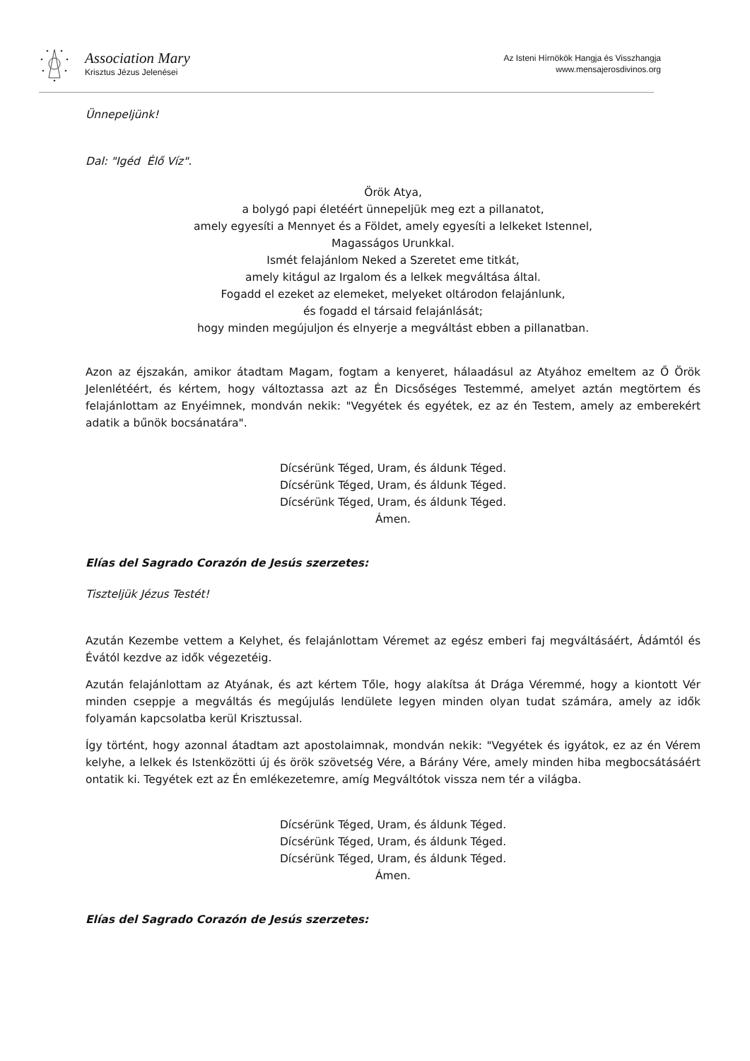Association Mary
Krisztus Jézus Jelenései
Az Isteni Hírnökök Hangja és Visszhangja
www.mensajerosdivinos.org
Ünnepeljünk!
Dal: "Igéd Élő Víz".
Örök Atya,
a bolygó papi életéért ünnepeljük meg ezt a pillanatot,
amely egyesíti a Mennyet és a Földet, amely egyesíti a lelkeket Istennel,
Magasságos Urunkkal.
Ismét felajánlom Neked a Szeretet eme titkát,
amely kitágul az Irgalom és a lelkek megváltása által.
Fogadd el ezeket az elemeket, melyeket oltárodon felajánlunk,
és fogadd el társaid felajánlását;
hogy minden megújuljon és elnyerje a megváltást ebben a pillanatban.
Azon az éjszakán, amikor átadtam Magam, fogtam a kenyeret, hálaadásul az Atyához emeltem az Ő Örök Jelenlétéért, és kértem, hogy változtassa azt az Én Dicsőséges Testemmé, amelyet aztán megtörtem és felajánlottam az Enyéimnek, mondván nekik: "Vegyétek és egyétek, ez az én Testem, amely az emberekért adatik a bűnök bocsánatára".
Dícsérünk Téged, Uram, és áldunk Téged.
Dícsérünk Téged, Uram, és áldunk Téged.
Dícsérünk Téged, Uram, és áldunk Téged.
Ámen.
Elías del Sagrado Corazón de Jesús szerzetes:
Tiszteljük Jézus Testét!
Azután Kezembe vettem a Kelyhet, és felajánlottam Véremet az egész emberi faj megváltásáért, Ádámtól és Évától kezdve az idők végezetéig.
Azután felajánlottam az Atyának, és azt kértem Tőle, hogy alakítsa át Drága Véremmé, hogy a kiontott Vér minden cseppje a megváltás és megújulás lendülete legyen minden olyan tudat számára, amely az idők folyamán kapcsolatba kerül Krisztussal.
Így történt, hogy azonnal átadtam azt apostolaimnak, mondván nekik: "Vegyétek és igyátok, ez az én Vérem kelyhe, a lelkek és Istenközötti új és örök szövetség Vére, a Bárány Vére, amely minden hiba megbocsátásáért ontatik ki. Tegyétek ezt az Én emlékezetemre, amíg Megváltótok vissza nem tér a világba.
Dícsérünk Téged, Uram, és áldunk Téged.
Dícsérünk Téged, Uram, és áldunk Téged.
Dícsérünk Téged, Uram, és áldunk Téged.
Ámen.
Elías del Sagrado Corazón de Jesús szerzetes: